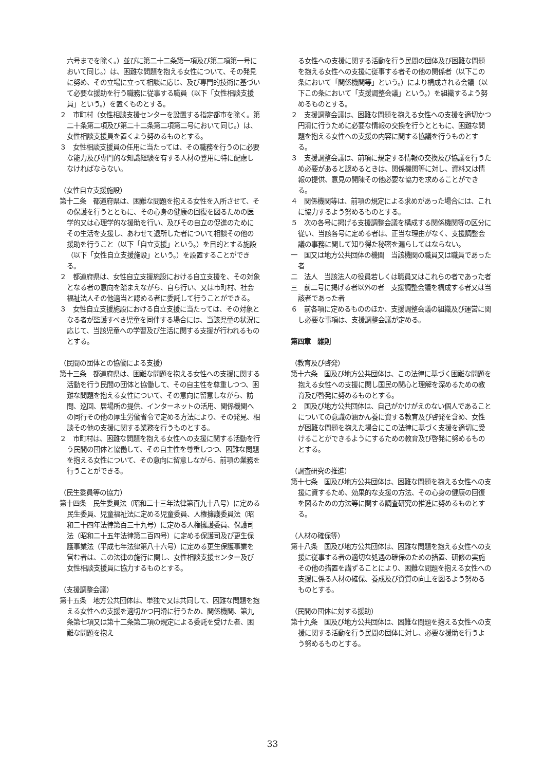六号までを除く。）並びに第二十二条第一項及び第二項第一号において同じ。）は、困難な問題を抱える女性について、その発見に努め、その立場に立って相談に応じ、及び専門的技術に基づいて必要な援助を行う職務に従事する職員（以下「女性相談支援員」という。）を置くものとする。
２　市町村（女性相談支援センターを設置する指定都市を除く。第二十条第二項及び第二十二条第二項第二号において同じ。）は、女性相談支援員を置くよう努めるものとする。
３　女性相談支援員の任用に当たっては、その職務を行うのに必要な能力及び専門的な知識経験を有する人材の登用に特に配慮しなければならない。
（女性自立支援施設）
第十二条　都道府県は、困難な問題を抱える女性を入所させて、その保護を行うとともに、その心身の健康の回復を図るための医学的又は心理学的な援助を行い、及びその自立の促進のためにその生活を支援し、あわせて退所した者について相談その他の援助を行うこと（以下「自立支援」という。）を目的とする施設（以下「女性自立支援施設」という。）を設置することができる。
２　都道府県は、女性自立支援施設における自立支援を、その対象となる者の意向を踏まえながら、自ら行い、又は市町村、社会福祉法人その他適当と認める者に委託して行うことができる。
３　女性自立支援施設における自立支援に当たっては、その対象となる者が監護すべき児童を同伴する場合には、当該児童の状況に応じて、当該児童への学習及び生活に関する支援が行われるものとする。
（民間の団体との協働による支援）
第十三条　都道府県は、困難な問題を抱える女性への支援に関する活動を行う民間の団体と協働して、その自主性を尊重しつつ、困難な問題を抱える女性について、その意向に留意しながら、訪問、巡回、居場所の提供、インターネットの活用、関係機関への同行その他の厚生労働省令で定める方法により、その発見、相談その他の支援に関する業務を行うものとする。
２　市町村は、困難な問題を抱える女性への支援に関する活動を行う民間の団体と協働して、その自主性を尊重しつつ、困難な問題を抱える女性について、その意向に留意しながら、前項の業務を行うことができる。
（民生委員等の協力）
第十四条　民生委員法（昭和二十三年法律第百九十八号）に定める民生委員、児童福祉法に定める児童委員、人権擁護委員法（昭和二十四年法律第百三十九号）に定める人権擁護委員、保護司法（昭和二十五年法律第二百四号）に定める保護司及び更生保護事業法（平成七年法律第八十六号）に定める更生保護事業を営む者は、この法律の施行に関し、女性相談支援センター及び女性相談支援員に協力するものとする。
（支援調整会議）
第十五条　地方公共団体は、単独で又は共同して、困難な問題を抱える女性への支援を適切かつ円滑に行うため、関係機関、第九条第七項又は第十二条第二項の規定による委託を受けた者、困難な問題を抱え
る女性への支援に関する活動を行う民間の団体及び困難な問題を抱える女性への支援に従事する者その他の関係者（以下この条において「関係機関等」という。）により構成される会議（以下この条において「支援調整会議」という。）を組織するよう努めるものとする。
２　支援調整会議は、困難な問題を抱える女性への支援を適切かつ円滑に行うために必要な情報の交換を行うとともに、困難な問題を抱える女性への支援の内容に関する協議を行うものとする。
３　支援調整会議は、前項に規定する情報の交換及び協議を行うため必要があると認めるときは、関係機関等に対し、資料又は情報の提供、意見の開陳その他必要な協力を求めることができる。
４　関係機関等は、前項の規定による求めがあった場合には、これに協力するよう努めるものとする。
５　次の各号に掲げる支援調整会議を構成する関係機関等の区分に従い、当該各号に定める者は、正当な理由がなく、支援調整会議の事務に関して知り得た秘密を漏らしてはならない。
一　国又は地方公共団体の機関　当該機関の職員又は職員であった者
二　法人　当該法人の役員若しくは職員又はこれらの者であった者
三　前二号に掲げる者以外の者　支援調整会議を構成する者又は当該者であった者
６　前各項に定めるもののほか、支援調整会議の組織及び運営に関し必要な事項は、支援調整会議が定める。
第四章　雑則
（教育及び啓発）
第十六条　国及び地方公共団体は、この法律に基づく困難な問題を抱える女性への支援に関し国民の関心と理解を深めるための教育及び啓発に努めるものとする。
２　国及び地方公共団体は、自己がかけがえのない個人であることについての意識の涵かん養に資する教育及び啓発を含め、女性が困難な問題を抱えた場合にこの法律に基づく支援を適切に受けることができるようにするための教育及び啓発に努めるものとする。
（調査研究の推進）
第十七条　国及び地方公共団体は、困難な問題を抱える女性への支援に資するため、効果的な支援の方法、その心身の健康の回復を図るための方法等に関する調査研究の推進に努めるものとする。
（人材の確保等）
第十八条　国及び地方公共団体は、困難な問題を抱える女性への支援に従事する者の適切な処遇の確保のための措置、研修の実施その他の措置を講ずることにより、困難な問題を抱える女性への支援に係る人材の確保、養成及び資質の向上を図るよう努めるものとする。
（民間の団体に対する援助）
第十九条　国及び地方公共団体は、困難な問題を抱える女性への支援に関する活動を行う民間の団体に対し、必要な援助を行うよう努めるものとする。
33